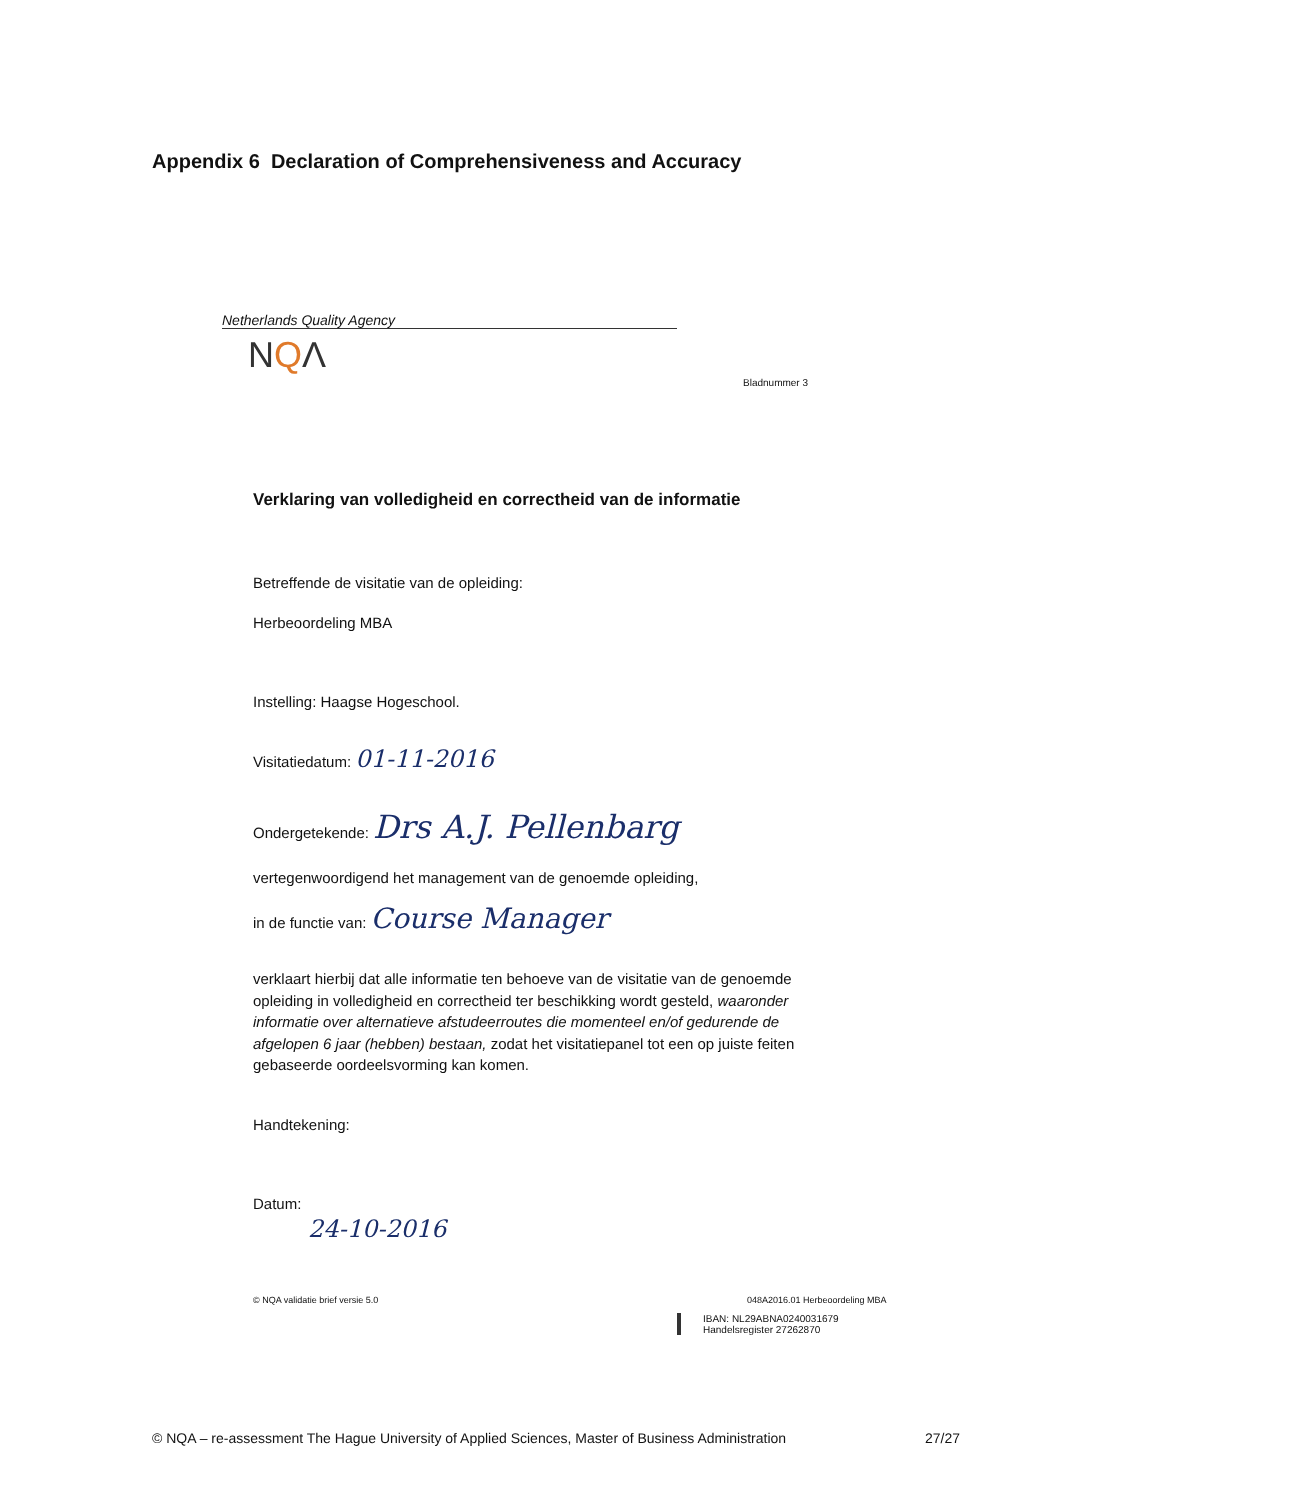Appendix 6 Declaration of Comprehensiveness and Accuracy
Netherlands Quality Agency
NQΛ
Bladnummer 3
Verklaring van volledigheid en correctheid van de informatie
Betreffende de visitatie van de opleiding:
Herbeoordeling MBA
Instelling: Haagse Hogeschool.
Visitatiedatum: 01-11-2016
Ondergetekende: Drs A.J. Pellenbarg
vertegenwoordigend het management van de genoemde opleiding,
in de functie van: Course Manager
verklaart hierbij dat alle informatie ten behoeve van de visitatie van de genoemde opleiding in volledigheid en correctheid ter beschikking wordt gesteld, waaronder informatie over alternatieve afstudeerroutes die momenteel en/of gedurende de afgelopen 6 jaar (hebben) bestaan, zodat het visitatiepanel tot een op juiste feiten gebaseerde oordeelsvorming kan komen.
Handtekening:
Datum:
24-10-2016
© NQA validatie brief versie 5.0
048A2016.01 Herbeoordeling MBA
IBAN: NL29ABNA0240031679
Handelsregister 27262870
© NQA – re-assessment The Hague University of Applied Sciences, Master of Business Administration 27/27